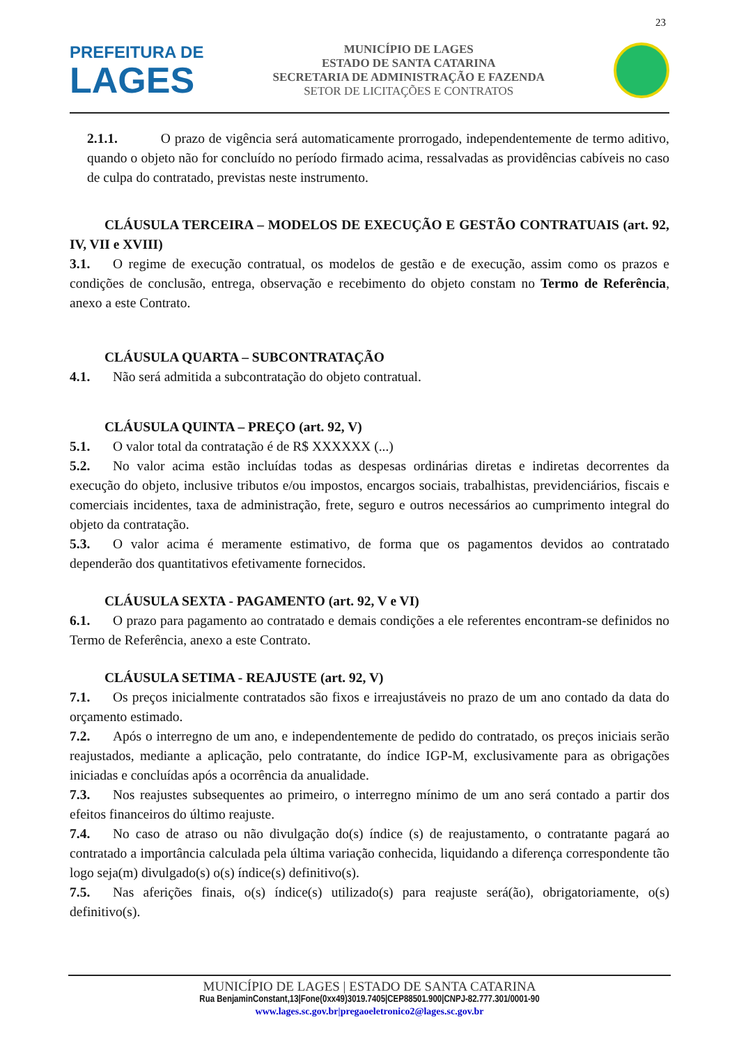23
PREFEITURA DE
LAGES
MUNICÍPIO DE LAGES
ESTADO DE SANTA CATARINA
SECRETARIA DE ADMINISTRAÇÃO E FAZENDA
SETOR DE LICITAÇÕES E CONTRATOS
2.1.1. O prazo de vigência será automaticamente prorrogado, independentemente de termo aditivo, quando o objeto não for concluído no período firmado acima, ressalvadas as providências cabíveis no caso de culpa do contratado, previstas neste instrumento.
CLÁUSULA TERCEIRA – MODELOS DE EXECUÇÃO E GESTÃO CONTRATUAIS (art. 92, IV, VII e XVIII)
3.1. O regime de execução contratual, os modelos de gestão e de execução, assim como os prazos e condições de conclusão, entrega, observação e recebimento do objeto constam no Termo de Referência, anexo a este Contrato.
CLÁUSULA QUARTA – SUBCONTRATAÇÃO
4.1. Não será admitida a subcontratação do objeto contratual.
CLÁUSULA QUINTA – PREÇO (art. 92, V)
5.1. O valor total da contratação é de R$ XXXXXX (...)
5.2. No valor acima estão incluídas todas as despesas ordinárias diretas e indiretas decorrentes da execução do objeto, inclusive tributos e/ou impostos, encargos sociais, trabalhistas, previdenciários, fiscais e comerciais incidentes, taxa de administração, frete, seguro e outros necessários ao cumprimento integral do objeto da contratação.
5.3. O valor acima é meramente estimativo, de forma que os pagamentos devidos ao contratado dependerão dos quantitativos efetivamente fornecidos.
CLÁUSULA SEXTA - PAGAMENTO (art. 92, V e VI)
6.1. O prazo para pagamento ao contratado e demais condições a ele referentes encontram-se definidos no Termo de Referência, anexo a este Contrato.
CLÁUSULA SETIMA - REAJUSTE (art. 92, V)
7.1. Os preços inicialmente contratados são fixos e irreajustáveis no prazo de um ano contado da data do orçamento estimado.
7.2. Após o interregno de um ano, e independentemente de pedido do contratado, os preços iniciais serão reajustados, mediante a aplicação, pelo contratante, do índice IGP-M, exclusivamente para as obrigações iniciadas e concluídas após a ocorrência da anualidade.
7.3. Nos reajustes subsequentes ao primeiro, o interregno mínimo de um ano será contado a partir dos efeitos financeiros do último reajuste.
7.4. No caso de atraso ou não divulgação do(s) índice (s) de reajustamento, o contratante pagará ao contratado a importância calculada pela última variação conhecida, liquidando a diferença correspondente tão logo seja(m) divulgado(s) o(s) índice(s) definitivo(s).
7.5. Nas aferições finais, o(s) índice(s) utilizado(s) para reajuste será(ão), obrigatoriamente, o(s) definitivo(s).
MUNICÍPIO DE LAGES | ESTADO DE SANTA CATARINA
Rua BenjaminConstant,13|Fone(0xx49)3019.7405|CEP88501.900|CNPJ-82.777.301/0001-90
www.lages.sc.gov.br|pregaoeletronico2@lages.sc.gov.br